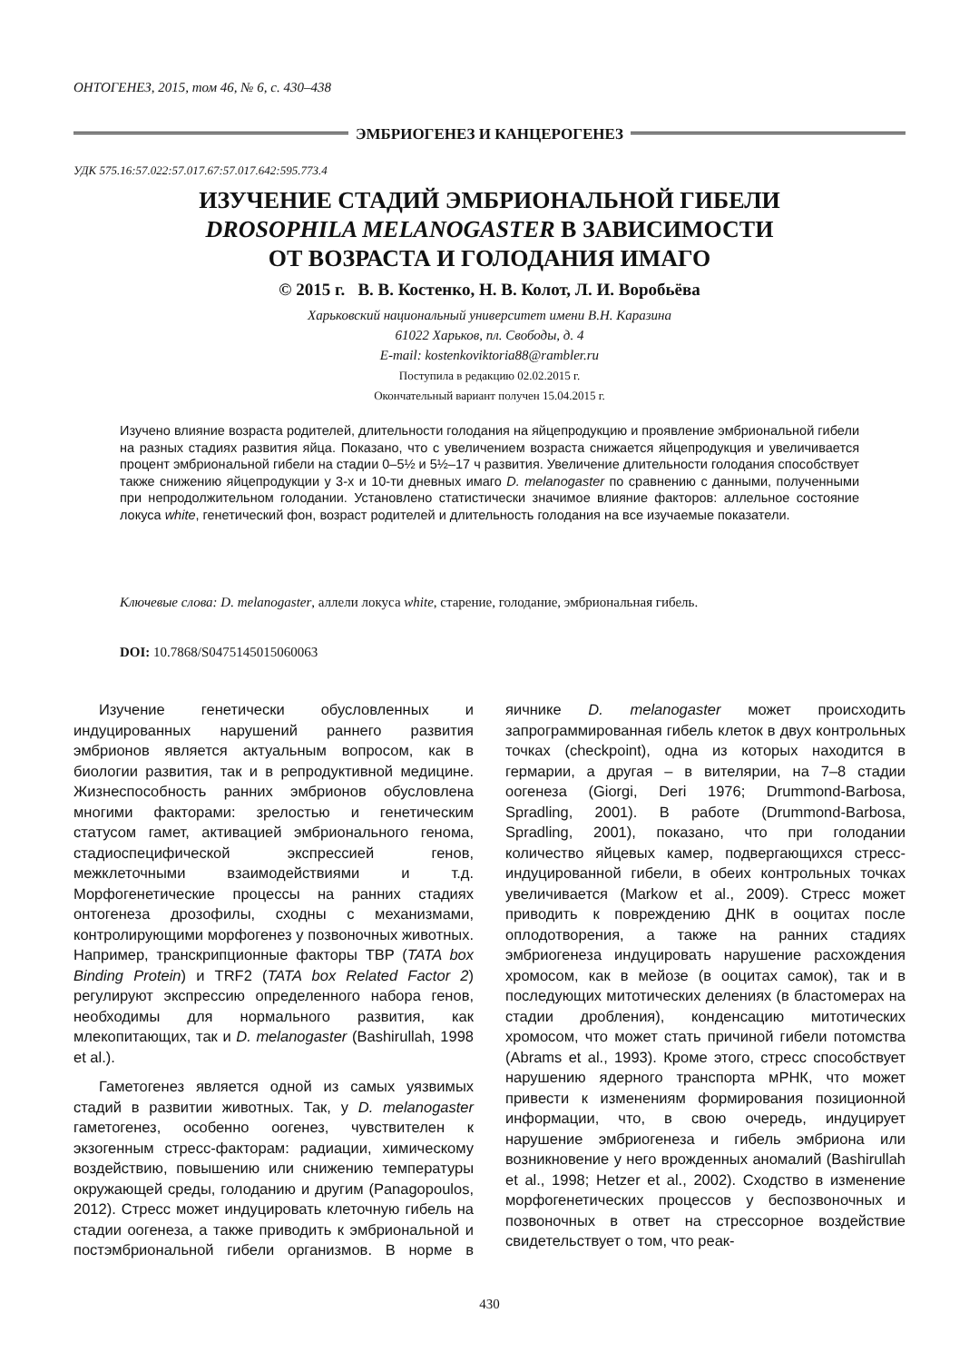ОНТОГЕНЕЗ, 2015, том 46, № 6, с. 430–438
ЭМБРИОГЕНЕЗ И КАНЦЕРОГЕНЕЗ
УДК 575.16:57.022:57.017.67:57.017.642:595.773.4
ИЗУЧЕНИЕ СТАДИЙ ЭМБРИОНАЛЬНОЙ ГИБЕЛИ
DROSOPHILA MELANOGASTER В ЗАВИСИМОСТИ
ОТ ВОЗРАСТА И ГОЛОДАНИЯ ИМАГО
© 2015 г. В. В. Костенко, Н. В. Колот, Л. И. Воробьёва
Харьковский национальный университет имени В.Н. Каразина
61022 Харьков, пл. Свободы, д. 4
E-mail: kostenkoviktoria88@rambler.ru
Поступила в редакцию 02.02.2015 г.
Окончательный вариант получен 15.04.2015 г.
Изучено влияние возраста родителей, длительности голодания на яйцепродукцию и проявление эмбриональной гибели на разных стадиях развития яйца. Показано, что с увеличением возраста снижается яйцепродукция и увеличивается процент эмбриональной гибели на стадии 0–5½ и 5½–17 ч развития. Увеличение длительности голодания способствует также снижению яйцепродукции у 3-х и 10-ти дневных имаго D. melanogaster по сравнению с данными, полученными при непродолжительном голодании. Установлено статистически значимое влияние факторов: аллельное состояние локуса white, генетический фон, возраст родителей и длительность голодания на все изучаемые показатели.
Ключевые слова: D. melanogaster, аллели локуса white, старение, голодание, эмбриональная гибель.
DOI: 10.7868/S0475145015060063
Изучение генетически обусловленных и индуцированных нарушений раннего развития эмбрионов является актуальным вопросом, как в биологии развития, так и в репродуктивной медицине. Жизнеспособность ранних эмбрионов обусловлена многими факторами: зрелостью и генетическим статусом гамет, активацией эмбрионального генома, стадиоспецифической экспрессией генов, межклеточными взаимодействиями и т.д. Морфогенетические процессы на ранних стадиях онтогенеза дрозофилы, сходны с механизмами, контролирующими морфогенез у позвоночных животных. Например, транскрипционные факторы TBP (TATA box Binding Protein) и TRF2 (TATA box Related Factor 2) регулируют экспрессию определенного набора генов, необходимы для нормального развития, как млекопитающих, так и D. melanogaster (Bashirullah, 1998 et al.).
Гаметогенез является одной из самых уязвимых стадий в развитии животных. Так, у D. melanogaster гаметогенез, особенно оогенез, чувствителен к экзогенным стресс-факторам: радиации, химическому воздействию, повышению или снижению температуры окружающей среды, голоданию и другим (Panagopoulos, 2012). Стресс может индуцировать клеточную гибель на стадии оогенеза, а также приводить к эмбриональной и постэмбриональной гибели организмов. В норме в яичнике D. melanogaster может происходить запрограммированная гибель клеток в двух контрольных точках (checkpoint), одна из которых находится в гермарии, а другая – в вителярии, на 7–8 стадии оогенеза (Giorgi, Deri 1976; Drummond-Barbosa, Spradling, 2001). В работе (Drummond-Barbosa, Spradling, 2001), показано, что при голодании количество яйцевых камер, подвергающихся стресс-индуцированной гибели, в обеих контрольных точках увеличивается (Markow et al., 2009). Стресс может приводить к повреждению ДНК в ооцитах после оплодотворения, а также на ранних стадиях эмбриогенеза индуцировать нарушение расхождения хромосом, как в мейозе (в ооцитах самок), так и в последующих митотических делениях (в бластомерах на стадии дробления), конденсацию митотических хромосом, что может стать причиной гибели потомства (Abrams et al., 1993). Кроме этого, стресс способствует нарушению ядерного транспорта мРНК, что может привести к изменениям формирования позиционной информации, что, в свою очередь, индуцирует нарушение эмбриогенеза и гибель эмбриона или возникновение у него врожденных аномалий (Bashirullah et al., 1998; Hetzer et al., 2002). Сходство в изменение морфогенетических процессов у беспозвоночных и позвоночных в ответ на стрессорное воздействие свидетельствует о том, что реак-
430